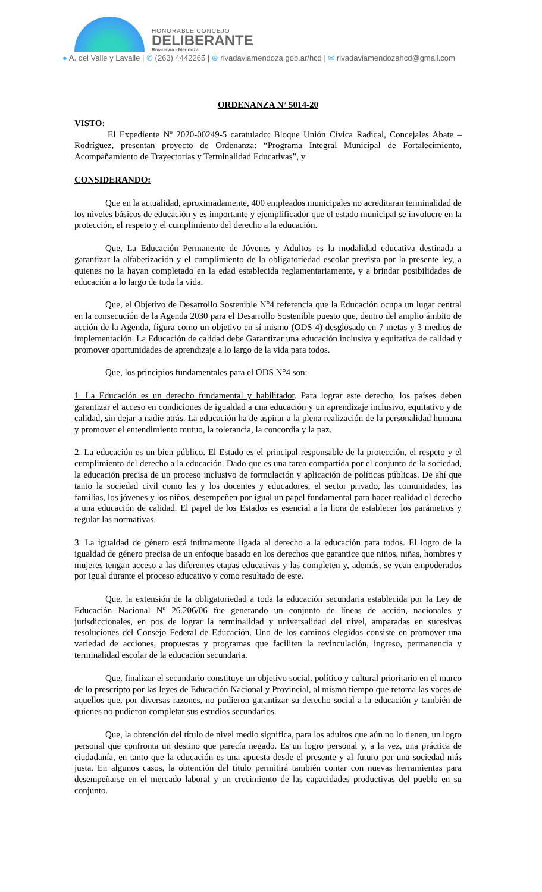HONORABLE CONCEJO
DELIBERANTE
Rivadavia - Mendoza
● A. del Valle y Lavalle | ✆ (263) 4442265 | ⊕ rivadaviamendoza.gob.ar/hcd | ✉ rivadaviamendozahcd@gmail.com
ORDENANZA Nº 5014-20
VISTO:
El Expediente Nº 2020-00249-5 caratulado: Bloque Unión Cívica Radical, Concejales Abate – Rodríguez, presentan proyecto de Ordenanza: “Programa Integral Municipal de Fortalecimiento, Acompañamiento de Trayectorias y Terminalidad Educativas”, y
CONSIDERANDO:
Que en la actualidad, aproximadamente, 400 empleados municipales no acreditaran terminalidad de los niveles básicos de educación y es importante y ejemplificador que el estado municipal se involucre en la protección, el respeto y el cumplimiento del derecho a la educación.
Que, La Educación Permanente de Jóvenes y Adultos es la modalidad educativa destinada a garantizar la alfabetización y el cumplimiento de la obligatoriedad escolar prevista por la presente ley, a quienes no la hayan completado en la edad establecida reglamentariamente, y a brindar posibilidades de educación a lo largo de toda la vida.
Que, el Objetivo de Desarrollo Sostenible N°4 referencia que la Educación ocupa un lugar central en la consecución de la Agenda 2030 para el Desarrollo Sostenible puesto que, dentro del amplio ámbito de acción de la Agenda, figura como un objetivo en sí mismo (ODS 4) desglosado en 7 metas y 3 medios de implementación. La Educación de calidad debe Garantizar una educación inclusiva y equitativa de calidad y promover oportunidades de aprendizaje a lo largo de la vida para todos.
Que, los principios fundamentales para el ODS N°4 son:
1. La Educación es un derecho fundamental y habilitador. Para lograr este derecho, los países deben garantizar el acceso en condiciones de igualdad a una educación y un aprendizaje inclusivo, equitativo y de calidad, sin dejar a nadie atrás. La educación ha de aspirar a la plena realización de la personalidad humana y promover el entendimiento mutuo, la tolerancia, la concordia y la paz.
2. La educación es un bien público. El Estado es el principal responsable de la protección, el respeto y el cumplimiento del derecho a la educación. Dado que es una tarea compartida por el conjunto de la sociedad, la educación precisa de un proceso inclusivo de formulación y aplicación de políticas públicas. De ahí que tanto la sociedad civil como las y los docentes y educadores, el sector privado, las comunidades, las familias, los jóvenes y los niños, desempeñen por igual un papel fundamental para hacer realidad el derecho a una educación de calidad. El papel de los Estados es esencial a la hora de establecer los parámetros y regular las normativas.
3. La igualdad de género está íntimamente ligada al derecho a la educación para todos. El logro de la igualdad de género precisa de un enfoque basado en los derechos que garantice que niños, niñas, hombres y mujeres tengan acceso a las diferentes etapas educativas y las completen y, además, se vean empoderados por igual durante el proceso educativo y como resultado de este.
Que, la extensión de la obligatoriedad a toda la educación secundaria establecida por la Ley de Educación Nacional Nº 26.206/06 fue generando un conjunto de líneas de acción, nacionales y jurisdiccionales, en pos de lograr la terminalidad y universalidad del nivel, amparadas en sucesivas resoluciones del Consejo Federal de Educación. Uno de los caminos elegidos consiste en promover una variedad de acciones, propuestas y programas que faciliten la revinculación, ingreso, permanencia y terminalidad escolar de la educación secundaria.
Que, finalizar el secundario constituye un objetivo social, político y cultural prioritario en el marco de lo prescripto por las leyes de Educación Nacional y Provincial, al mismo tiempo que retoma las voces de aquellos que, por diversas razones, no pudieron garantizar su derecho social a la educación y también de quienes no pudieron completar sus estudios secundarios.
Que, la obtención del título de nivel medio significa, para los adultos que aún no lo tienen, un logro personal que confronta un destino que parecía negado. Es un logro personal y, a la vez, una práctica de ciudadanía, en tanto que la educación es una apuesta desde el presente y al futuro por una sociedad más justa. En algunos casos, la obtención del título permitirá también contar con nuevas herramientas para desempeñarse en el mercado laboral y un crecimiento de las capacidades productivas del pueblo en su conjunto.